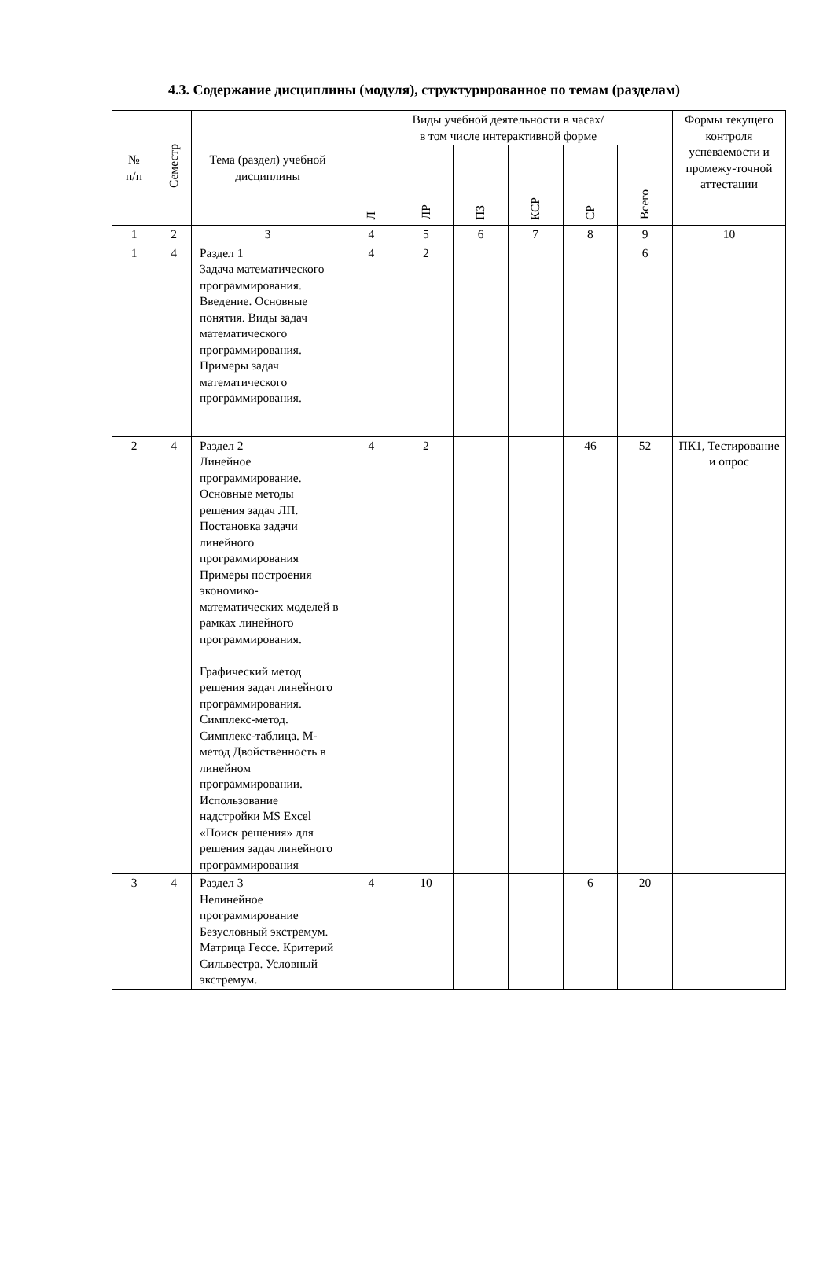4.3. Содержание дисциплины (модуля), структурированное по темам (разделам)
| № п/п | Семестр | Тема (раздел) учебной дисциплины | Виды учебной деятельности в часах/ в том числе интерактивной форме | | | | | | Формы текущего контроля успеваемости и промежу-точной аттестации |
| --- | --- | --- | --- | --- | --- | --- | --- | --- | --- |
| | | | Л | ЛР | ПЗ | КСР | СР | Всего | |
| 1 | 2 | 3 | 4 | 5 | 6 | 7 | 8 | 9 | 10 |
| 1 | 4 | Раздел 1 Задача математического программирования. Введение. Основные понятия. Виды задач математического программирования. Примеры задач математического программирования. | 4 | 2 | | | | 6 | |
| 2 | 4 | Раздел 2 Линейное программирование. Основные методы решения задач ЛП. Постановка задачи линейного программирования Примеры построения экономико-математических моделей в рамках линейного программирования. Графический метод решения задач линейного программирования. Симплекс-метод. Симплекс-таблица. М-метод Двойственность в линейном программировании. Использование надстройки MS Excel «Поиск решения» для решения задач линейного программирования | 4 | 2 | | | 46 | 52 | ПК1, Тестирование и опрос |
| 3 | 4 | Раздел 3 Нелинейное программирование Безусловный экстремум. Матрица Гессе. Критерий Сильвестра. Условный экстремум. | 4 | 10 | | | 6 | 20 | |